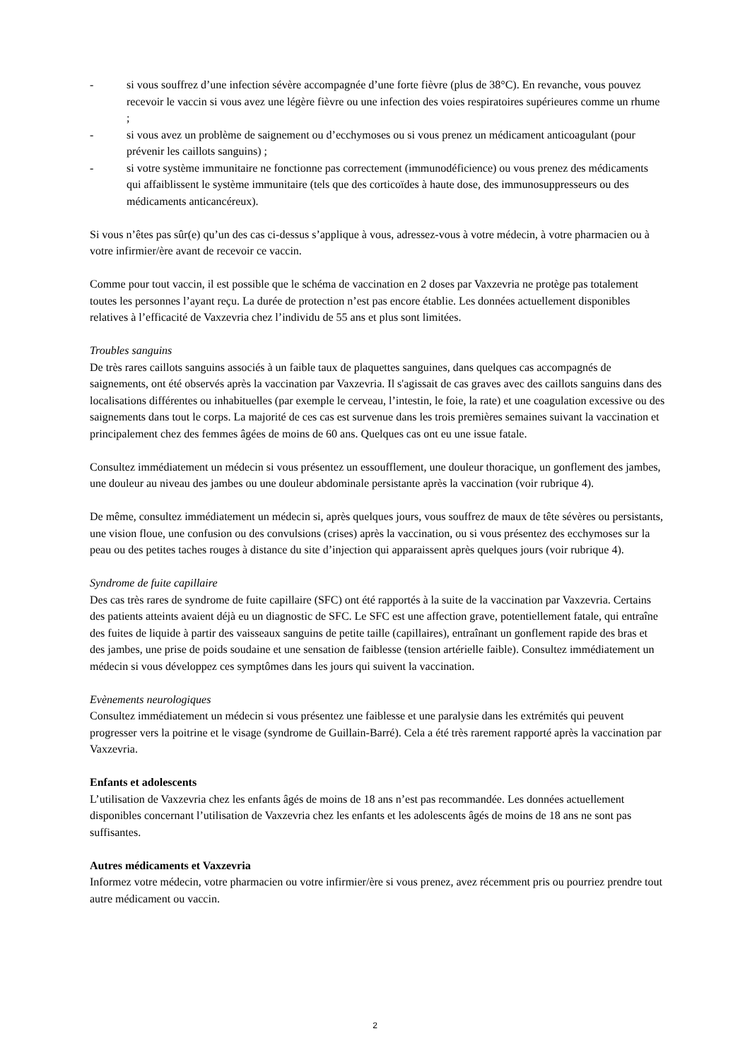- si vous souffrez d’une infection sévère accompagnée d’une forte fièvre (plus de 38°C). En revanche, vous pouvez recevoir le vaccin si vous avez une légère fièvre ou une infection des voies respiratoires supérieures comme un rhume ;
- si vous avez un problème de saignement ou d’ecchymoses ou si vous prenez un médicament anticoagulant (pour prévenir les caillots sanguins) ;
- si votre système immunitaire ne fonctionne pas correctement (immunodéficience) ou vous prenez des médicaments qui affaiblissent le système immunitaire (tels que des corticoïdes à haute dose, des immunosuppresseurs ou des médicaments anticancéreux).
Si vous n’êtes pas sûr(e) qu’un des cas ci-dessus s’applique à vous, adressez-vous à votre médecin, à votre pharmacien ou à votre infirmier/ère avant de recevoir ce vaccin.
Comme pour tout vaccin, il est possible que le schéma de vaccination en 2 doses par Vaxzevria ne protège pas totalement toutes les personnes l’ayant reçu. La durée de protection n’est pas encore établie. Les données actuellement disponibles relatives à l’efficacité de Vaxzevria chez l’individu de 55 ans et plus sont limitées.
Troubles sanguins
De très rares caillots sanguins associés à un faible taux de plaquettes sanguines, dans quelques cas accompagnés de saignements, ont été observés après la vaccination par Vaxzevria. Il s'agissait de cas graves avec des caillots sanguins dans des localisations différentes ou inhabituelles (par exemple le cerveau, l’intestin, le foie, la rate) et une coagulation excessive ou des saignements dans tout le corps. La majorité de ces cas est survenue dans les trois premières semaines suivant la vaccination et principalement chez des femmes âgées de moins de 60 ans. Quelques cas ont eu une issue fatale.
Consultez immédiatement un médecin si vous présentez un essoufflement, une douleur thoracique, un gonflement des jambes, une douleur au niveau des jambes ou une douleur abdominale persistante après la vaccination (voir rubrique 4).
De même, consultez immédiatement un médecin si, après quelques jours, vous souffrez de maux de tête sévères ou persistants, une vision floue, une confusion ou des convulsions (crises) après la vaccination, ou si vous présentez des ecchymoses sur la peau ou des petites taches rouges à distance du site d’injection qui apparaissent après quelques jours (voir rubrique 4).
Syndrome de fuite capillaire
Des cas très rares de syndrome de fuite capillaire (SFC) ont été rapportés à la suite de la vaccination par Vaxzevria. Certains des patients atteints avaient déjà eu un diagnostic de SFC. Le SFC est une affection grave, potentiellement fatale, qui entraîne des fuites de liquide à partir des vaisseaux sanguins de petite taille (capillaires), entraînant un gonflement rapide des bras et des jambes, une prise de poids soudaine et une sensation de faiblesse (tension artérielle faible). Consultez immédiatement un médecin si vous développez ces symptômes dans les jours qui suivent la vaccination.
Evènements neurologiques
Consultez immédiatement un médecin si vous présentez une faiblesse et une paralysie dans les extrémités qui peuvent progresser vers la poitrine et le visage (syndrome de Guillain-Barré). Cela a été très rarement rapporté après la vaccination par Vaxzevria.
Enfants et adolescents
L’utilisation de Vaxzevria chez les enfants âgés de moins de 18 ans n’est pas recommandée. Les données actuellement disponibles concernant l’utilisation de Vaxzevria chez les enfants et les adolescents âgés de moins de 18 ans ne sont pas suffisantes.
Autres médicaments et Vaxzevria
Informez votre médecin, votre pharmacien ou votre infirmier/ère si vous prenez, avez récemment pris ou pourriez prendre tout autre médicament ou vaccin.
2